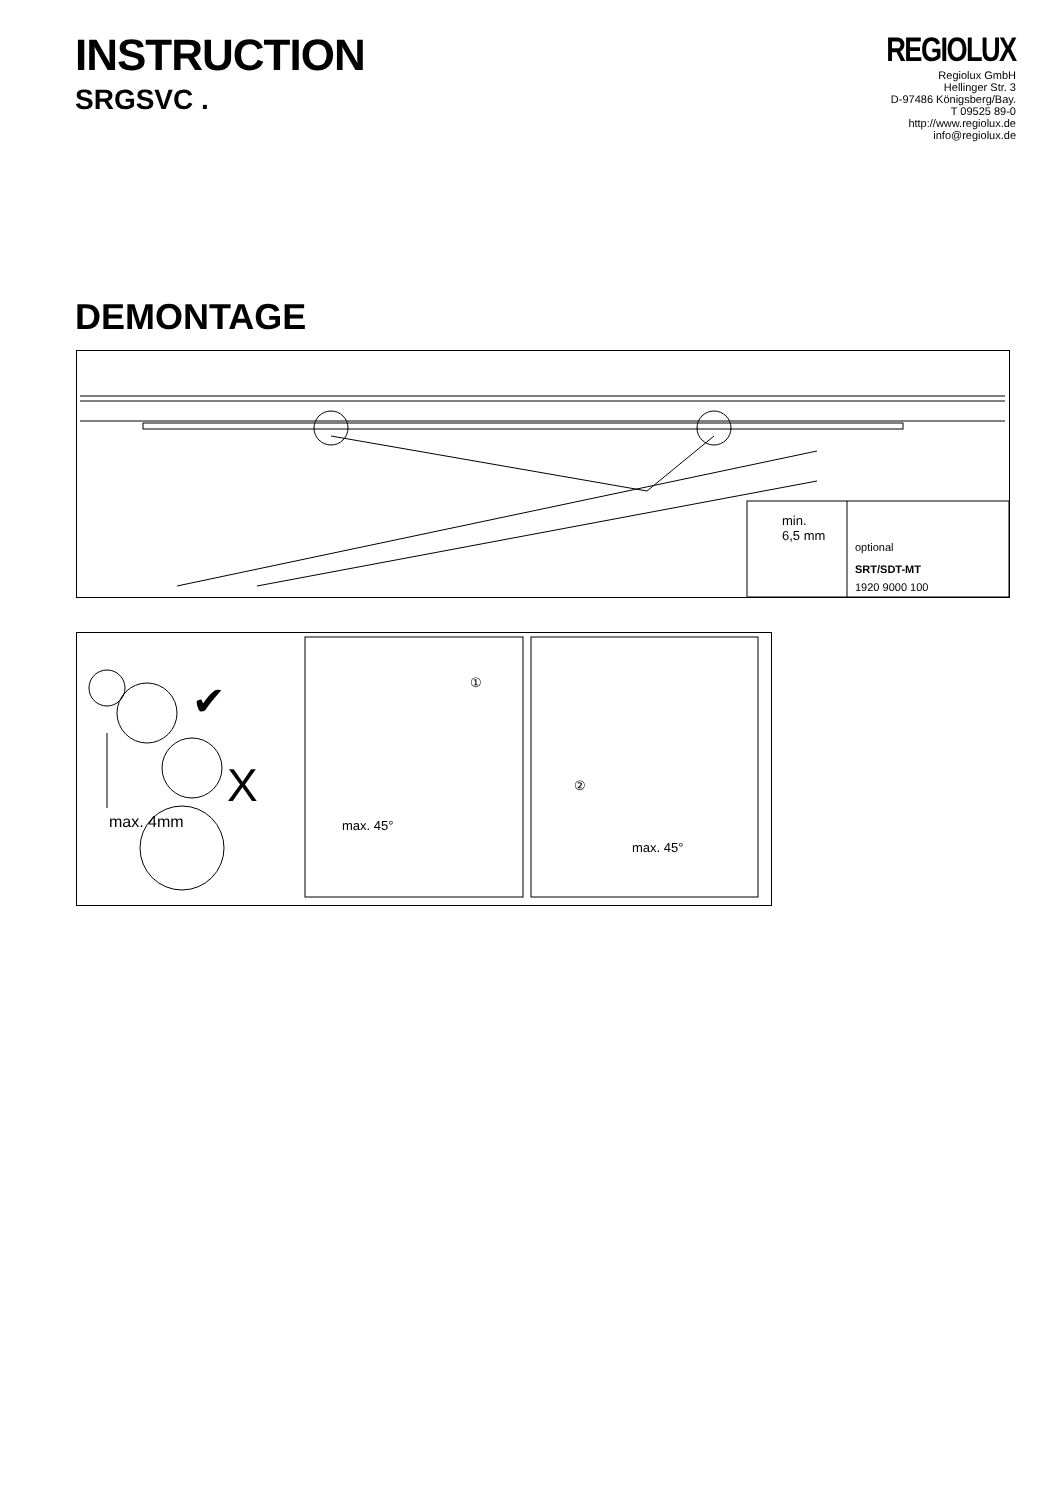INSTRUCTION
SRGSVC .
REGIOLUX
Regiolux GmbH
Hellinger Str. 3
D-97486 Königsberg/Bay.
T 09525 89-0
http://www.regiolux.de
info@regiolux.de
DEMONTAGE
min.
6,5 mm
optional
SRT/SDT-MT
1920 9000 100
✔
X
max. 4mm
①
max. 45°
②
max. 45°